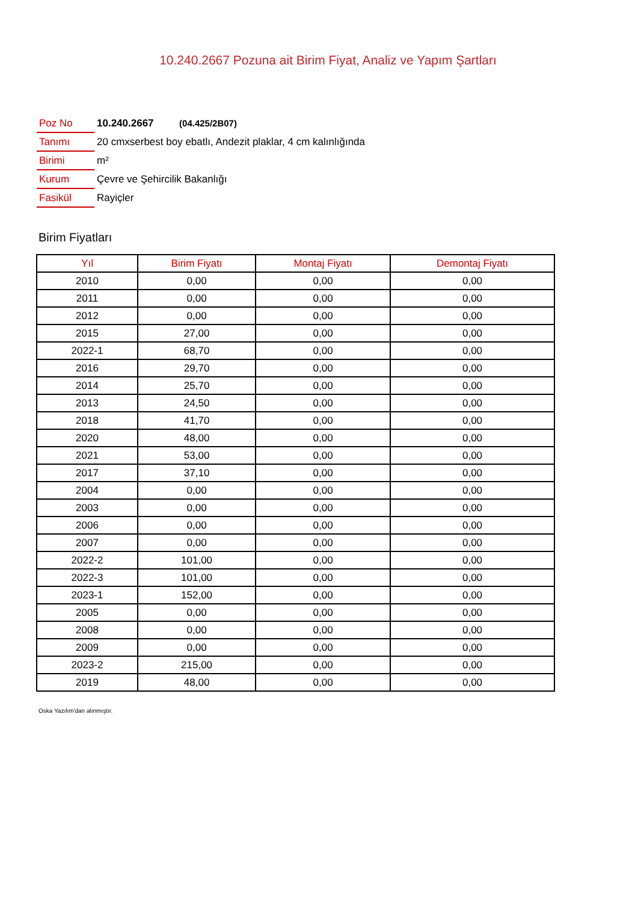10.240.2667 Pozuna ait Birim Fiyat, Analiz ve Yapım Şartları
| Poz No | 10.240.2667 (04.425/2B07) |
| Tanımı | 20 cmxserbest boy ebatlı, Andezit plaklar, 4 cm kalınlığında |
| Birimi | m² |
| Kurum | Çevre ve Şehircilik Bakanlığı |
| Fasikül | Rayiçler |
Birim Fiyatları
| Yıl | Birim Fiyatı | Montaj Fiyatı | Demontaj Fiyatı |
| --- | --- | --- | --- |
| 2010 | 0,00 | 0,00 | 0,00 |
| 2011 | 0,00 | 0,00 | 0,00 |
| 2012 | 0,00 | 0,00 | 0,00 |
| 2015 | 27,00 | 0,00 | 0,00 |
| 2022-1 | 68,70 | 0,00 | 0,00 |
| 2016 | 29,70 | 0,00 | 0,00 |
| 2014 | 25,70 | 0,00 | 0,00 |
| 2013 | 24,50 | 0,00 | 0,00 |
| 2018 | 41,70 | 0,00 | 0,00 |
| 2020 | 48,00 | 0,00 | 0,00 |
| 2021 | 53,00 | 0,00 | 0,00 |
| 2017 | 37,10 | 0,00 | 0,00 |
| 2004 | 0,00 | 0,00 | 0,00 |
| 2003 | 0,00 | 0,00 | 0,00 |
| 2006 | 0,00 | 0,00 | 0,00 |
| 2007 | 0,00 | 0,00 | 0,00 |
| 2022-2 | 101,00 | 0,00 | 0,00 |
| 2022-3 | 101,00 | 0,00 | 0,00 |
| 2023-1 | 152,00 | 0,00 | 0,00 |
| 2005 | 0,00 | 0,00 | 0,00 |
| 2008 | 0,00 | 0,00 | 0,00 |
| 2009 | 0,00 | 0,00 | 0,00 |
| 2023-2 | 215,00 | 0,00 | 0,00 |
| 2019 | 48,00 | 0,00 | 0,00 |
Oska Yazılım'dan alınmıştır.